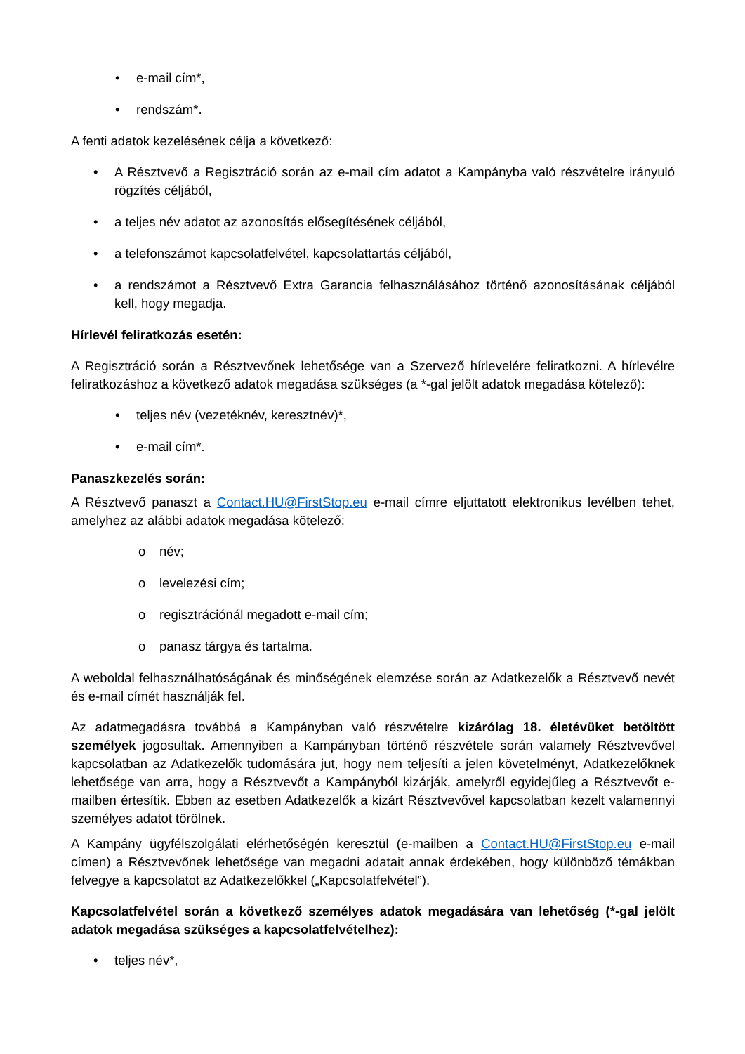• e-mail cím*,
• rendszám*.
A fenti adatok kezelésének célja a következő:
• A Résztvevő a Regisztráció során az e-mail cím adatot a Kampányba való részvételre irányuló rögzítés céljából,
• a teljes név adatot az azonosítás elősegítésének céljából,
• a telefonszámot kapcsolatfelvétel, kapcsolattartás céljából,
• a rendszámot a Résztvevő Extra Garancia felhasználásához történő azonosításának céljából kell, hogy megadja.
Hírlevél feliratkozás esetén:
A Regisztráció során a Résztvevőnek lehetősége van a Szervező hírlevelére feliratkozni. A hírlevélre feliratkozáshoz a következő adatok megadása szükséges (a *-gal jelölt adatok megadása kötelező):
• teljes név (vezetéknév, keresztnév)*,
• e-mail cím*.
Panaszkezelés során:
A Résztvevő panaszt a Contact.HU@FirstStop.eu e-mail címre eljuttatott elektronikus levélben tehet, amelyhez az alábbi adatok megadása kötelező:
o név;
o levelezési cím;
o regisztrációnál megadott e-mail cím;
o panasz tárgya és tartalma.
A weboldal felhasználhatóságának és minőségének elemzése során az Adatkezelők a Résztvevő nevét és e-mail címét használják fel.
Az adatmegadásra továbbá a Kampányban való részvételre kizárólag 18. életévüket betöltött személyek jogosultak. Amennyiben a Kampányban történő részvétele során valamely Résztvevővel kapcsolatban az Adatkezelők tudomására jut, hogy nem teljesíti a jelen követelményt, Adatkezelőknek lehetősége van arra, hogy a Résztvevőt a Kampányból kizárják, amelyről egyidejűleg a Résztvevőt e-mailben értesítik. Ebben az esetben Adatkezelők a kizárt Résztvevővel kapcsolatban kezelt valamennyi személyes adatot törölnek.
A Kampány ügyfélszolgálati elérhetőségén keresztül (e-mailben a Contact.HU@FirstStop.eu e-mail címen) a Résztvevőnek lehetősége van megadni adatait annak érdekében, hogy különböző témákban felvegye a kapcsolatot az Adatkezelőkkel („Kapcsolatfelvétel”).
Kapcsolatfelvétel során a következő személyes adatok megadására van lehetőség (*-gal jelölt adatok megadása szükséges a kapcsolatfelvételhez):
• teljes név*,